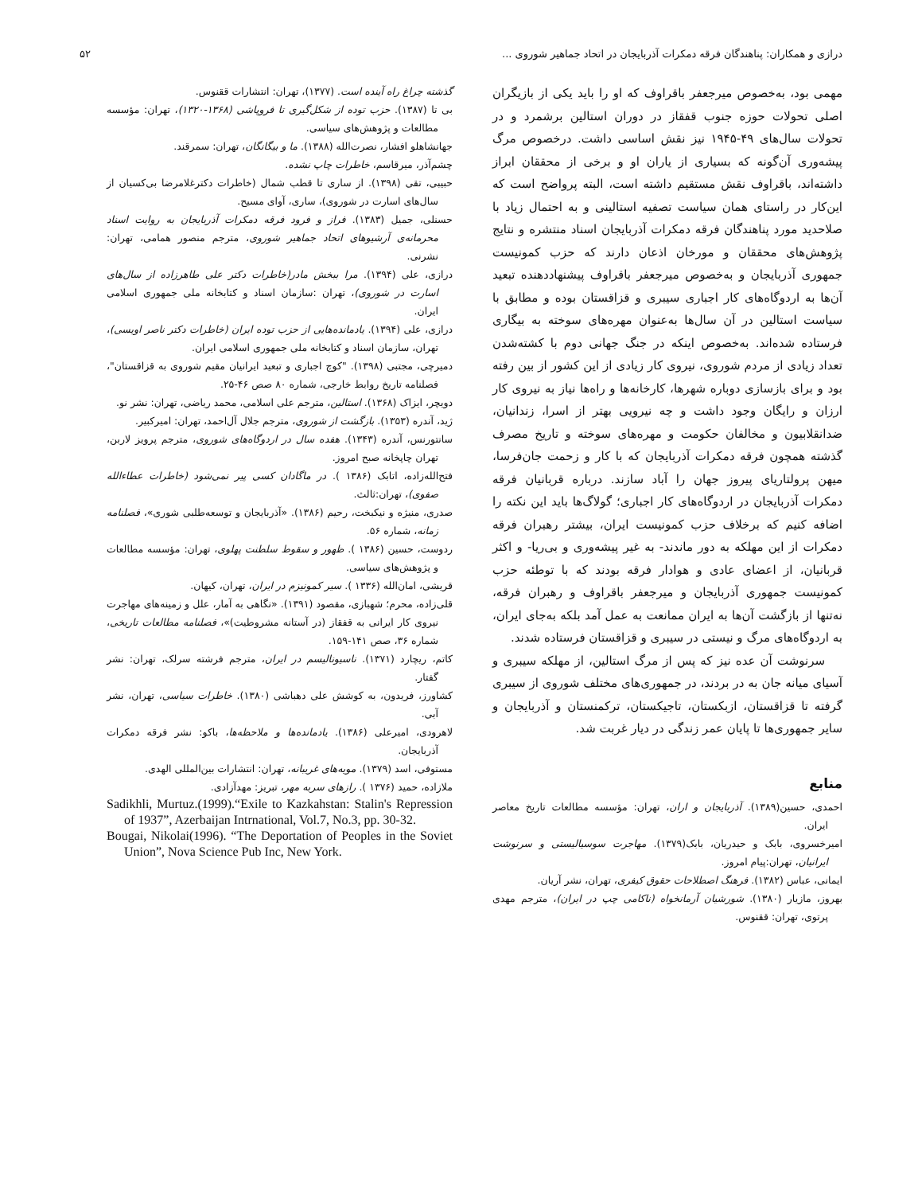درازی و همکاران: پناهندگان فرقه دمکرات آذربایجان در اتحاد جماهیر شوروی ... ۵۲
مهمی بود، به‌خصوص میرجعفر باقراوف که او را باید یکی از بازیگران اصلی تحولات حوزه جنوب قفقاز در دوران استالین برشمرد و در تحولات سال‌های ۴۹-۱۹۴۵ نیز نقش اساسی داشت. درخصوص مرگ پیشه‌وری آن‌گونه که بسیاری از یاران او و برخی از محققان ابراز داشته‌اند، باقراوف نقش مستقیم داشته است، البته پرواضح است که این‌کار در راستای همان سیاست تصفیه استالینی و به احتمال زیاد با صلاحدید مورد پناهندگان فرقه دمکرات آذربایجان اسناد منتشره و نتایج پژوهش‌های محققان و مورخان اذعان دارند که حزب کمونیست جمهوری آذربایجان و به‌خصوص میرجعفر باقراوف پیشنهاددهنده تبعید آن‌ها به اردوگاه‌های کار اجباری سیبری و قزاقستان بوده و مطابق با سیاست استالین در آن سال‌ها به‌عنوان مهره‌های سوخته به بیگاری فرستاده شده‌اند. به‌خصوص اینکه در جنگ جهانی دوم با کشته‌شدن تعداد زیادی از مردم شوروی، نیروی کار زیادی از این کشور از بین رفته بود و برای بازسازی دوباره شهرها، کارخانه‌ها و راه‌ها نیاز به نیروی کار ارزان و رایگان وجود داشت و چه نیرویی بهتر از اسرا، زندانیان، ضدانقلابیون و مخالفان حکومت و مهره‌های سوخته و تاریخ مصرف گذشته همچون فرقه دمکرات آذربایجان که با کار و زحمت جان‌فرسا، میهن پرولتاریای پیروز جهان را آباد سازند. درباره قربانیان فرقه دمکرات آذربایجان در اردوگاه‌های کار اجباری؛ گولاگ‌ها باید این نکته را اضافه کنیم که برخلاف حزب کمونیست ایران، بیشتر رهبران فرقه دمکرات از این مهلکه به دور ماندند- به غیر پیشه‌وری و بی‌ریا- و اکثر قربانیان، از اعضای عادی و هوادار فرقه بودند که با توطئه حزب کمونیست جمهوری آذربایجان و میرجعفر باقراوف و رهبران فرقه، نه‌تنها از بازگشت آن‌ها به ایران ممانعت به عمل آمد بلکه به‌جای ایران، به اردوگاه‌های مرگ و نیستی در سیبری و قزاقستان فرستاده شدند.
سرنوشت آن عده نیز که پس از مرگ استالین، از مهلکه سیبری و آسیای میانه جان به در بردند، در جمهوری‌های مختلف شوروی از سیبری گرفته تا قزاقستان، ازبکستان، تاجیکستان، ترکمنستان و آذربایجان و سایر جمهوری‌ها تا پایان عمر زندگی در دیار غربت شد.
منابع
احمدی، حسین(۱۳۸۹). آذربایجان و اران، تهران: مؤسسه مطالعات تاریخ معاصر ایران.
امیرخسروی، بابک و حیدریان، بابک(۱۳۷۹). مهاجرت سوسیالیستی و سرنوشت ایرانیان، تهران:پیام امروز.
ایمانی، عباس (۱۳۸۲). فرهنگ اصطلاحات حقوق کیفری، تهران، نشر آریان.
بهروز، مازیار (۱۳۸۰). شورشیان آرمانخواه (ناکامی چپ در ایران)، مترجم مهدی پرتوی، تهران: ققنوس.
گذشته چراغ راه آینده است. (۱۳۷۷)، تهران: انتشارات ققنوس.
بی تا (۱۳۸۷). حزب توده از شکل‌گیری تا فروپاشی (۱۳۶۸-۱۳۲۰)، تهران: مؤسسه مطالعات و پژوهش‌های سیاسی.
جهانشاهلو افشار، نصرت‌الله (۱۳۸۸). ما و بیگانگان، تهران: سمرقند.
چشم‌آذر، میرقاسم، خاطرات چاپ نشده.
حبیبی، تقی (۱۳۹۸). از ساری تا قطب شمال (خاطرات دکترغلامرضا بی‌کسیان از سال‌های اسارت در شوروی)، ساری، آوای مسیح.
حسنلی، جمیل (۱۳۸۳). فراز و فرود فرقه دمکرات آذربایجان به روایت اسناد محرمانه‌ی آرشیوهای اتحاد جماهیر شوروی، مترجم منصور همامی، تهران: نشرنی.
درازی، علی (۱۳۹۴). مرا ببخش مادر(خاطرات دکتر علی طاهرزاده از سال‌های اسارت در شوروی)، تهران :سازمان اسناد و کتابخانه ملی جمهوری اسلامی ایران.
درازی، علی (۱۳۹۴). یادمانده‌هایی از حزب توده ایران (خاطرات دکتر ناصر اویسی)، تهران، سازمان اسناد و کتابخانه ملی جمهوری اسلامی ایران.
دمیرچی، مجتبی (۱۳۹۸). "کوچ اجباری و تبعید ایرانیان مقیم شوروی به قزاقستان"، فصلنامه تاریخ روابط خارجی، شماره ۸۰ صص ۴۶-۲۵.
دویچر، ایزاک (۱۳۶۸). استالین، مترجم علی اسلامی، محمد ریاضی، تهران: نشر نو.
ژید، آندره (۱۳۵۳). بازگشت از شوروی، مترجم جلال آل‌احمد، تهران: امیرکبیر.
سانتورنس، آندره (۱۳۴۳). هفده سال در اردوگاه‌های شوروی، مترجم پرویز لاربن، تهران چاپخانه صبح امروز.
فتح‌الله‌زاده، اتابک (۱۳۸۶ ). در ماگادان کسی پیر نمی‌شود (خاطرات عطاءالله صفوی)، تهران:ثالث.
صدری، منیژه و نیکبخت، رحیم (۱۳۸۶). «آذربایجان و توسعه‌طلبی شوری»، فصلنامه زمانه، شماره ۵۶.
ردوست، حسین (۱۳۸۶ ). ظهور و سقوط سلطنت پهلوی، تهران: مؤسسه مطالعات و پژوهش‌های سیاسی.
قریشی، امان‌الله (۱۳۳۶ ). سیر کمونیزم در ایران، تهران، کیهان.
قلی‌زاده، محرم؛ شهبازی، مقصود (۱۳۹۱). «نگاهی به آمار، علل و زمینه‌های مهاجرت نیروی کار ایرانی به قفقاز (در آستانه مشروطیت)»، فصلنامه مطالعات تاریخی، شماره ۳۶، صص ۱۴۱-۱۵۹.
کاتم، ریچارد (۱۳۷۱). ناسیونالیسم در ایران، مترجم فرشته سرلک، تهران: نشر گفتار.
کشاورز، فریدون، به کوشش علی دهباشی (۱۳۸۰). خاطرات سیاسی، تهران، نشر آبی.
لاهرودی، امیرعلی (۱۳۸۶). یادمانده‌ها و ملاحظه‌ها، باکو: نشر فرقه دمکرات آذربایجان.
مستوفی، اسد (۱۳۷۹). مویه‌های غریبانه، تهران: انتشارات بین‌المللی الهدی.
ملازاده، حمید (۱۳۷۶ ). رازهای سربه مهر، تبریز: مهدآزادی.
Sadikhli, Murtuz.(1999).“Exile to Kazkahstan: Stalin's Repression of 1937”, Azerbaijan Intrnational, Vol.7, No.3, pp. 30-32.
Bougai, Nikolai(1996). “The Deportation of Peoples in the Soviet Union”, Nova Science Pub Inc, New York.